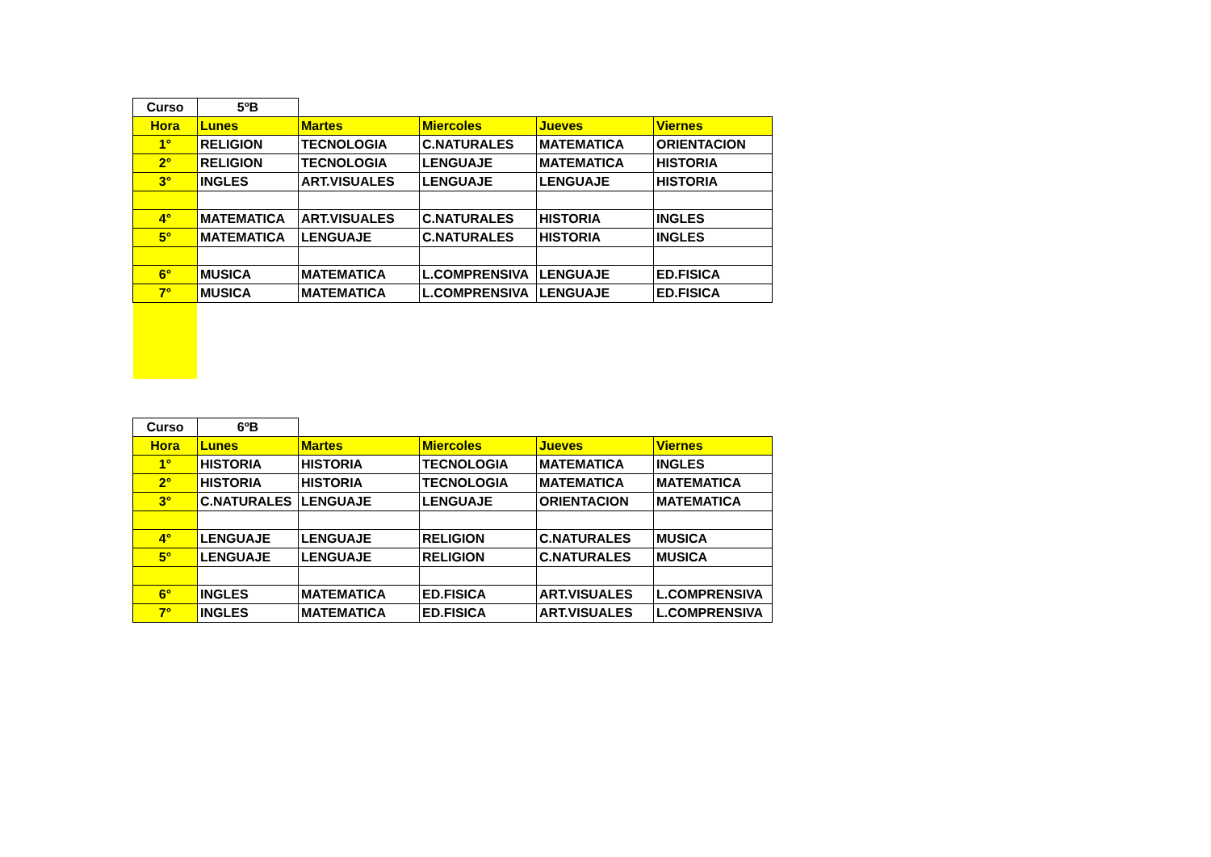| Curso | 5ºB | | | | |
| Hora | Lunes | Martes | Miercoles | Jueves | Viernes |
| 1° | RELIGION | TECNOLOGIA | C.NATURALES | MATEMATICA | ORIENTACION |
| 2° | RELIGION | TECNOLOGIA | LENGUAJE | MATEMATICA | HISTORIA |
| 3° | INGLES | ART.VISUALES | LENGUAJE | LENGUAJE | HISTORIA |
| 4° | MATEMATICA | ART.VISUALES | C.NATURALES | HISTORIA | INGLES |
| 5° | MATEMATICA | LENGUAJE | C.NATURALES | HISTORIA | INGLES |
| 6° | MUSICA | MATEMATICA | L.COMPRENSIVA | LENGUAJE | ED.FISICA |
| 7° | MUSICA | MATEMATICA | L.COMPRENSIVA | LENGUAJE | ED.FISICA |
| Curso | 6ºB | | | | |
| Hora | Lunes | Martes | Miercoles | Jueves | Viernes |
| 1° | HISTORIA | HISTORIA | TECNOLOGIA | MATEMATICA | INGLES |
| 2° | HISTORIA | HISTORIA | TECNOLOGIA | MATEMATICA | MATEMATICA |
| 3° | C.NATURALES | LENGUAJE | LENGUAJE | ORIENTACION | MATEMATICA |
| 4° | LENGUAJE | LENGUAJE | RELIGION | C.NATURALES | MUSICA |
| 5° | LENGUAJE | LENGUAJE | RELIGION | C.NATURALES | MUSICA |
| 6° | INGLES | MATEMATICA | ED.FISICA | ART.VISUALES | L.COMPRENSIVA |
| 7° | INGLES | MATEMATICA | ED.FISICA | ART.VISUALES | L.COMPRENSIVA |